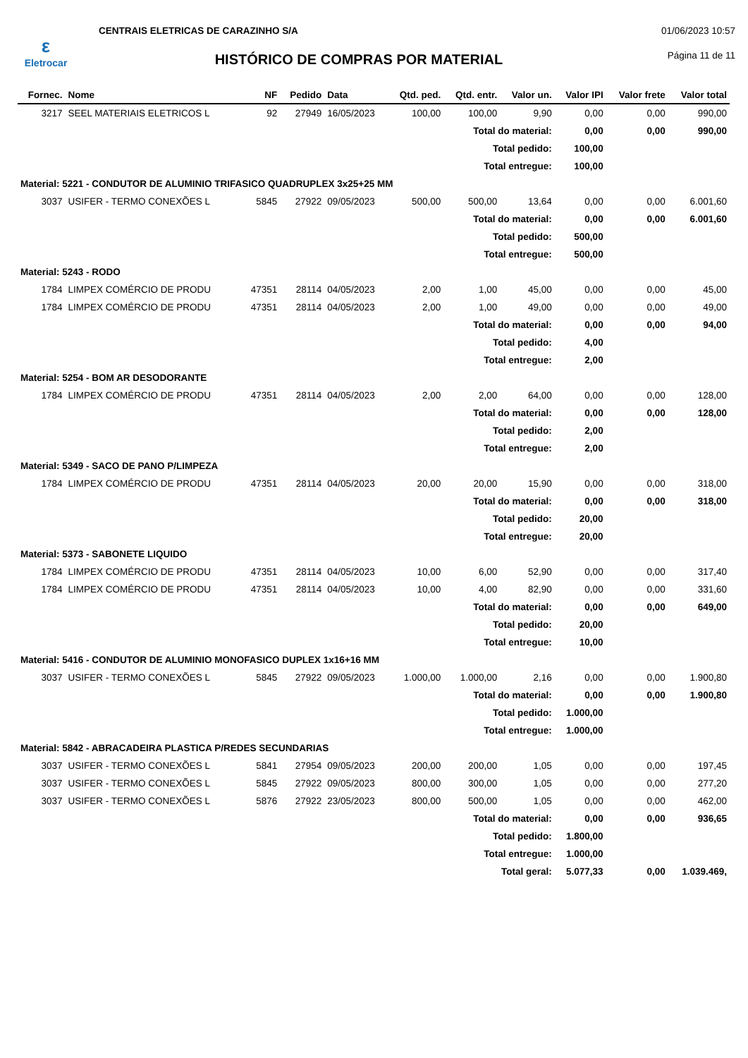ε
Eletrocar
CENTRAIS ELETRICAS DE CARAZINHO S/A
HISTÓRICO DE COMPRAS POR MATERIAL
01/06/2023 10:57
Página 11 de 11
| Fornec. | Nome | NF | Pedido | Data | Qtd. ped. | Qtd. entr. | Valor un. | Valor IPI | Valor frete | Valor total |
| --- | --- | --- | --- | --- | --- | --- | --- | --- | --- | --- |
| 3217 | SEEL MATERIAIS ELETRICOS L | 92 | 27949 | 16/05/2023 | 100,00 | 100,00 | 9,90 | 0,00 | 0,00 | 990,00 |
| Total do material: | | | | | | | | 0,00 | 0,00 | 990,00 |
| Total pedido: | | | | | | | | 100,00 | | |
| Total entregue: | | | | | | | | 100,00 | | |
| Material: 5221 - CONDUTOR DE ALUMINIO TRIFASICO QUADRUPLEX 3x25+25 MM | | | | | | | | | | |
| 3037 | USIFER - TERMO CONEXÕES L | 5845 | 27922 | 09/05/2023 | 500,00 | 500,00 | 13,64 | 0,00 | 0,00 | 6.001,60 |
| Total do material: | | | | | | | | 0,00 | 0,00 | 6.001,60 |
| Total pedido: | | | | | | | | 500,00 | | |
| Total entregue: | | | | | | | | 500,00 | | |
| Material: 5243 - RODO | | | | | | | | | | |
| 1784 | LIMPEX COMÉRCIO DE PRODU | 47351 | 28114 | 04/05/2023 | 2,00 | 1,00 | 45,00 | 0,00 | 0,00 | 45,00 |
| 1784 | LIMPEX COMÉRCIO DE PRODU | 47351 | 28114 | 04/05/2023 | 2,00 | 1,00 | 49,00 | 0,00 | 0,00 | 49,00 |
| Total do material: | | | | | | | | 0,00 | 0,00 | 94,00 |
| Total pedido: | | | | | | | | 4,00 | | |
| Total entregue: | | | | | | | | 2,00 | | |
| Material: 5254 - BOM AR DESODORANTE | | | | | | | | | | |
| 1784 | LIMPEX COMÉRCIO DE PRODU | 47351 | 28114 | 04/05/2023 | 2,00 | 2,00 | 64,00 | 0,00 | 0,00 | 128,00 |
| Total do material: | | | | | | | | 0,00 | 0,00 | 128,00 |
| Total pedido: | | | | | | | | 2,00 | | |
| Total entregue: | | | | | | | | 2,00 | | |
| Material: 5349 - SACO DE PANO P/LIMPEZA | | | | | | | | | | |
| 1784 | LIMPEX COMÉRCIO DE PRODU | 47351 | 28114 | 04/05/2023 | 20,00 | 20,00 | 15,90 | 0,00 | 0,00 | 318,00 |
| Total do material: | | | | | | | | 0,00 | 0,00 | 318,00 |
| Total pedido: | | | | | | | | 20,00 | | |
| Total entregue: | | | | | | | | 20,00 | | |
| Material: 5373 - SABONETE LIQUIDO | | | | | | | | | | |
| 1784 | LIMPEX COMÉRCIO DE PRODU | 47351 | 28114 | 04/05/2023 | 10,00 | 6,00 | 52,90 | 0,00 | 0,00 | 317,40 |
| 1784 | LIMPEX COMÉRCIO DE PRODU | 47351 | 28114 | 04/05/2023 | 10,00 | 4,00 | 82,90 | 0,00 | 0,00 | 331,60 |
| Total do material: | | | | | | | | 0,00 | 0,00 | 649,00 |
| Total pedido: | | | | | | | | 20,00 | | |
| Total entregue: | | | | | | | | 10,00 | | |
| Material: 5416 - CONDUTOR DE ALUMINIO MONOFASICO DUPLEX 1x16+16 MM | | | | | | | | | | |
| 3037 | USIFER - TERMO CONEXÕES L | 5845 | 27922 | 09/05/2023 | 1.000,00 | 1.000,00 | 2,16 | 0,00 | 0,00 | 1.900,80 |
| Total do material: | | | | | | | | 0,00 | 0,00 | 1.900,80 |
| Total pedido: | | | | | | | | 1.000,00 | | |
| Total entregue: | | | | | | | | 1.000,00 | | |
| Material: 5842 - ABRACADEIRA PLASTICA P/REDES SECUNDARIAS | | | | | | | | | | |
| 3037 | USIFER - TERMO CONEXÕES L | 5841 | 27954 | 09/05/2023 | 200,00 | 200,00 | 1,05 | 0,00 | 0,00 | 197,45 |
| 3037 | USIFER - TERMO CONEXÕES L | 5845 | 27922 | 09/05/2023 | 800,00 | 300,00 | 1,05 | 0,00 | 0,00 | 277,20 |
| 3037 | USIFER - TERMO CONEXÕES L | 5876 | 27922 | 23/05/2023 | 800,00 | 500,00 | 1,05 | 0,00 | 0,00 | 462,00 |
| Total do material: | | | | | | | | 0,00 | 0,00 | 936,65 |
| Total pedido: | | | | | | | | 1.800,00 | | |
| Total entregue: | | | | | | | | 1.000,00 | | |
| Total geral: | | | | | | | | 5.077,33 | 0,00 | 1.039.469, |